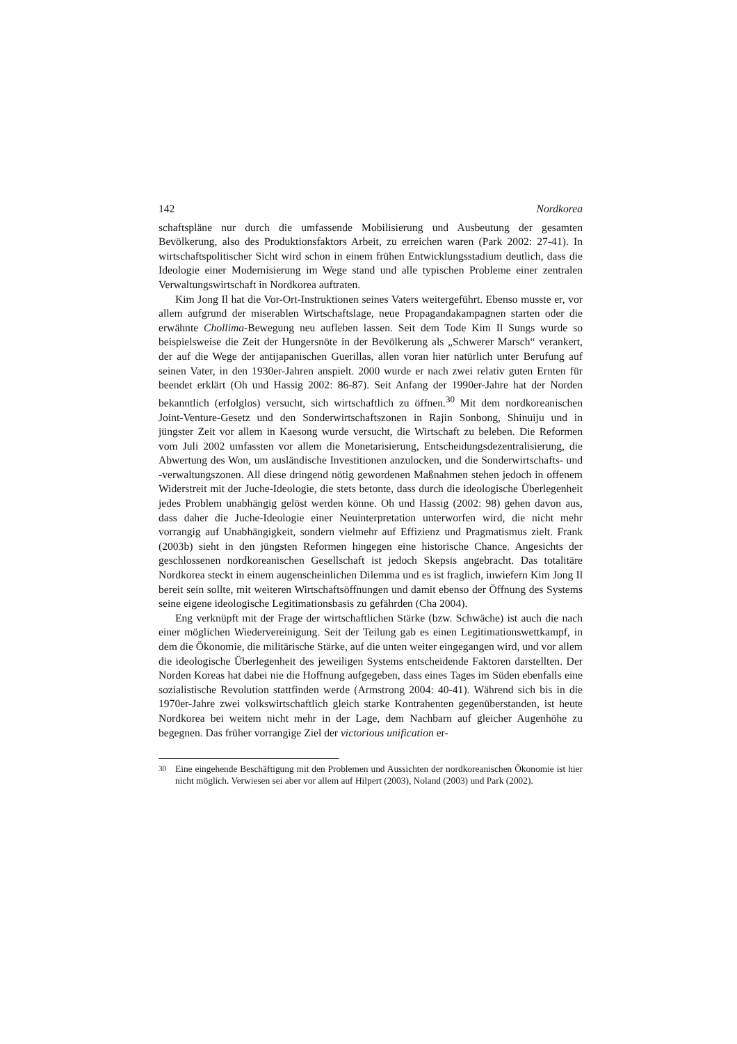142 Nordkorea
schaftspläne nur durch die umfassende Mobilisierung und Ausbeutung der gesamten Bevölkerung, also des Produktionsfaktors Arbeit, zu erreichen waren (Park 2002: 27-41). In wirtschaftspolitischer Sicht wird schon in einem frühen Entwicklungsstadium deutlich, dass die Ideologie einer Modernisierung im Wege stand und alle typischen Probleme einer zentralen Verwaltungswirtschaft in Nordkorea auftraten.
Kim Jong Il hat die Vor-Ort-Instruktionen seines Vaters weitergeführt. Ebenso musste er, vor allem aufgrund der miserablen Wirtschaftslage, neue Propagandakampagnen starten oder die erwähnte Chollima-Bewegung neu aufleben lassen. Seit dem Tode Kim Il Sungs wurde so beispielsweise die Zeit der Hungersnöte in der Bevölkerung als „Schwerer Marsch“ verankert, der auf die Wege der antijapanischen Guerillas, allen voran hier natürlich unter Berufung auf seinen Vater, in den 1930er-Jahren anspielt. 2000 wurde er nach zwei relativ guten Ernten für beendet erklärt (Oh und Hassig 2002: 86-87). Seit Anfang der 1990er-Jahre hat der Norden bekanntlich (erfolglos) versucht, sich wirtschaftlich zu öffnen.<sup>30</sup> Mit dem nordkoreanischen Joint-Venture-Gesetz und den Sonderwirtschaftszonen in Rajin Sonbong, Shinuiju und in jüngster Zeit vor allem in Kaesong wurde versucht, die Wirtschaft zu beleben. Die Reformen vom Juli 2002 umfassten vor allem die Monetarisierung, Entscheidungsdezentralisierung, die Abwertung des Won, um ausländische Investitionen anzulocken, und die Sonderwirtschafts- und -verwaltungszonen. All diese dringend nötig gewordenen Maßnahmen stehen jedoch in offenem Widerstreit mit der Juche-Ideologie, die stets betonte, dass durch die ideologische Überlegenheit jedes Problem unabhängig gelöst werden könne. Oh und Hassig (2002: 98) gehen davon aus, dass daher die Juche-Ideologie einer Neuinterpretation unterworfen wird, die nicht mehr vorrangig auf Unabhängigkeit, sondern vielmehr auf Effizienz und Pragmatismus zielt. Frank (2003b) sieht in den jüngsten Reformen hingegen eine historische Chance. Angesichts der geschlossenen nordkoreanischen Gesellschaft ist jedoch Skepsis angebracht. Das totalitäre Nordkorea steckt in einem augenscheinlichen Dilemma und es ist fraglich, inwiefern Kim Jong Il bereit sein sollte, mit weiteren Wirtschaftsöffnungen und damit ebenso der Öffnung des Systems seine eigene ideologische Legitimationsbasis zu gefährden (Cha 2004).
Eng verknüpft mit der Frage der wirtschaftlichen Stärke (bzw. Schwäche) ist auch die nach einer möglichen Wiedervereinigung. Seit der Teilung gab es einen Legitimationswettkampf, in dem die Ökonomie, die militärische Stärke, auf die unten weiter eingegangen wird, und vor allem die ideologische Überlegenheit des jeweiligen Systems entscheidende Faktoren darstellten. Der Norden Koreas hat dabei nie die Hoffnung aufgegeben, dass eines Tages im Süden ebenfalls eine sozialistische Revolution stattfinden werde (Armstrong 2004: 40-41). Während sich bis in die 1970er-Jahre zwei volkswirtschaftlich gleich starke Kontrahenten gegenüberstanden, ist heute Nordkorea bei weitem nicht mehr in der Lage, dem Nachbarn auf gleicher Augenhöhe zu begegnen. Das früher vorrangige Ziel der victorious unification er-
<sup>30</sup> Eine eingehende Beschäftigung mit den Problemen und Aussichten der nordkoreanischen Ökonomie ist hier nicht möglich. Verwiesen sei aber vor allem auf Hilpert (2003), Noland (2003) und Park (2002).